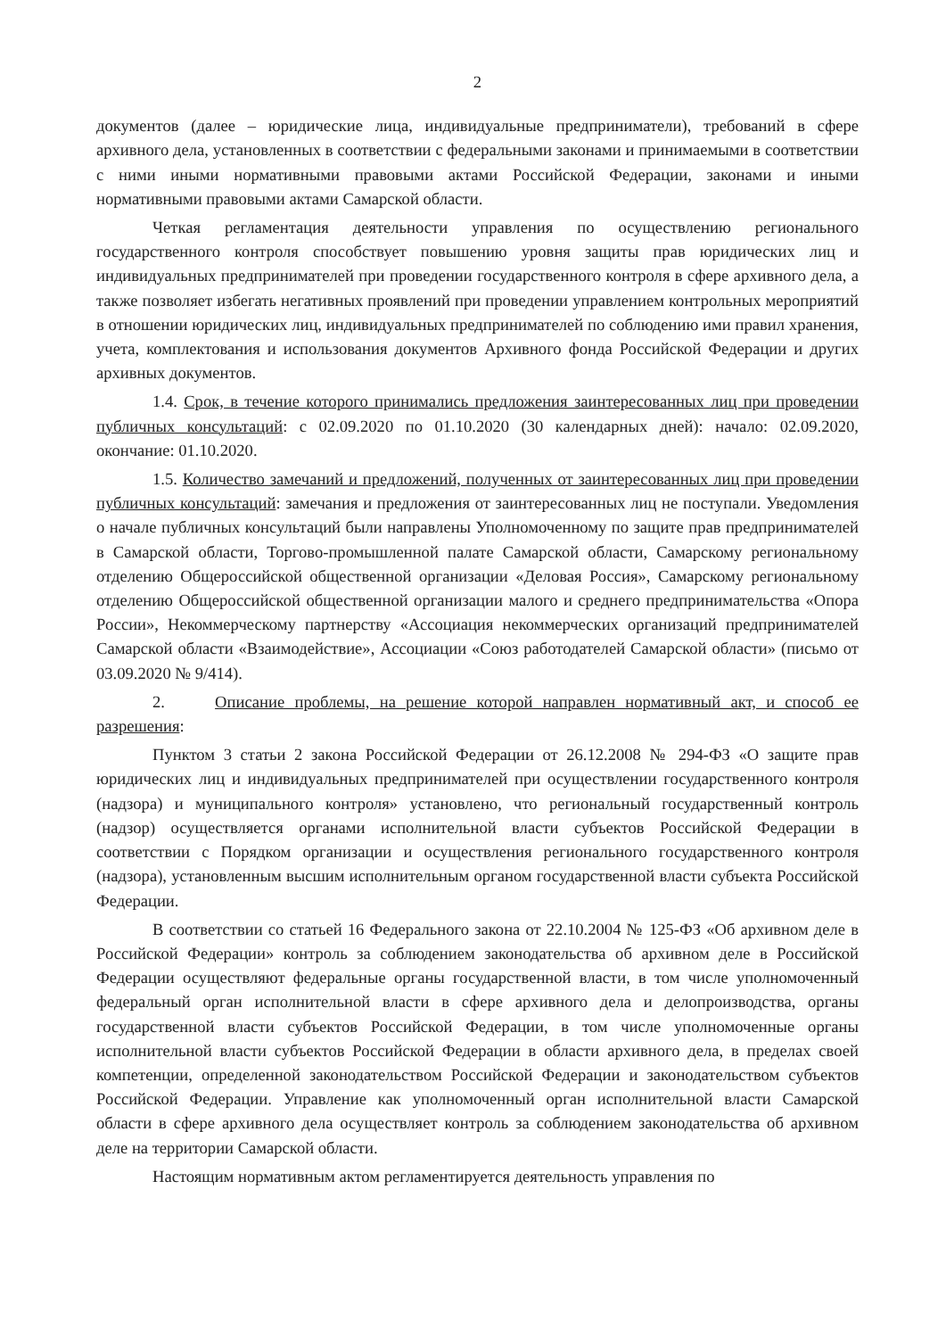2
документов (далее – юридические лица, индивидуальные предприниматели), требований в сфере архивного дела, установленных в соответствии с федеральными законами и принимаемыми в соответствии с ними иными нормативными правовыми актами Российской Федерации, законами и иными нормативными правовыми актами Самарской области.
Четкая регламентация деятельности управления по осуществлению регионального государственного контроля способствует повышению уровня защиты прав юридических лиц и индивидуальных предпринимателей при проведении государственного контроля в сфере архивного дела, а также позволяет избегать негативных проявлений при проведении управлением контрольных мероприятий в отношении юридических лиц, индивидуальных предпринимателей по соблюдению ими правил хранения, учета, комплектования и использования документов Архивного фонда Российской Федерации и других архивных документов.
1.4. Срок, в течение которого принимались предложения заинтересованных лиц при проведении публичных консультаций: с 02.09.2020 по 01.10.2020 (30 календарных дней): начало: 02.09.2020, окончание: 01.10.2020.
1.5. Количество замечаний и предложений, полученных от заинтересованных лиц при проведении публичных консультаций: замечания и предложения от заинтересованных лиц не поступали. Уведомления о начале публичных консультаций были направлены Уполномоченному по защите прав предпринимателей в Самарской области, Торгово-промышленной палате Самарской области, Самарскому региональному отделению Общероссийской общественной организации «Деловая Россия», Самарскому региональному отделению Общероссийской общественной организации малого и среднего предпринимательства «Опора России», Некоммерческому партнерству «Ассоциация некоммерческих организаций предпринимателей Самарской области «Взаимодействие», Ассоциации «Союз работодателей Самарской области» (письмо от 03.09.2020 № 9/414).
2. Описание проблемы, на решение которой направлен нормативный акт, и способ ее разрешения:
Пунктом 3 статьи 2 закона Российской Федерации от 26.12.2008 № 294-ФЗ «О защите прав юридических лиц и индивидуальных предпринимателей при осуществлении государственного контроля (надзора) и муниципального контроля» установлено, что региональный государственный контроль (надзор) осуществляется органами исполнительной власти субъектов Российской Федерации в соответствии с Порядком организации и осуществления регионального государственного контроля (надзора), установленным высшим исполнительным органом государственной власти субъекта Российской Федерации.
В соответствии со статьей 16 Федерального закона от 22.10.2004 № 125-ФЗ «Об архивном деле в Российской Федерации» контроль за соблюдением законодательства об архивном деле в Российской Федерации осуществляют федеральные органы государственной власти, в том числе уполномоченный федеральный орган исполнительной власти в сфере архивного дела и делопроизводства, органы государственной власти субъектов Российской Федерации, в том числе уполномоченные органы исполнительной власти субъектов Российской Федерации в области архивного дела, в пределах своей компетенции, определенной законодательством Российской Федерации и законодательством субъектов Российской Федерации. Управление как уполномоченный орган исполнительной власти Самарской области в сфере архивного дела осуществляет контроль за соблюдением законодательства об архивном деле на территории Самарской области.
Настоящим нормативным актом регламентируется деятельность управления по